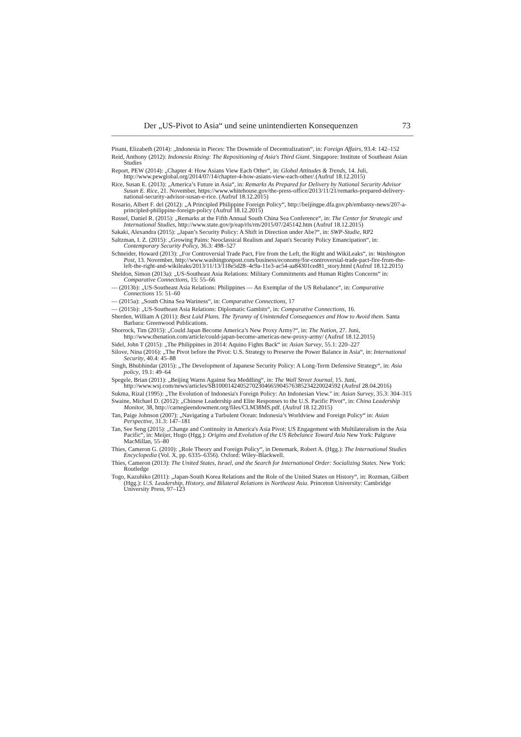Der „US-Pivot to Asia“ und seine unintendierten Konsequenzen 73
Pisani, Elizabeth (2014): „Indonesia in Pieces: The Downside of Decentralization“, in: Foreign Affairs, 93.4: 142–152
Reid, Anthony (2012): Indonesia Rising: The Repositioning of Asia's Third Giant. Singapore: Institute of Southeast Asian Studies
Report, PEW (2014): „Chapter 4: How Asians View Each Other“, in: Global Attitudes & Trends, 14. Juli, http://www.pewglobal.org/2014/07/14/chapter-4-how-asians-view-each-other/.(Aufruf 18.12.2015)
Rice, Susan E. (2013): „America’s Future in Asia“, in: Remarks As Prepared for Delivery by National Security Advisor Susan E. Rice, 21. November, https://www.whitehouse.gov/the-press-office/2013/11/21/remarks-prepared-delivery-national-security-advisor-susan-e-rice. (Aufruf 18.12.2015)
Rosario, Albert F. del (2012): „A Principled Philippine Foreign Policy“, http://beijingpe.dfa.gov.ph/embassy-news/207-a-principled-philippine-foreign-policy (Aufruf 18.12.2015)
Russel, Daniel R. (2015): „Remarks at the Fifth Annual South China Sea Conference“, in: The Center for Strategic and International Studies, http://www.state.gov/p/eap/rls/rm/2015/07/245142.htm (Aufruf 18.12.2015)
Sakaki, Alexandra (2015): „Japan’s Security Policy: A Shift in Direction under Abe?“, in: SWP-Studie, RP2
Saltzman, I. Z. (2015): „Growing Pains: Neoclassical Realism and Japan's Security Policy Emancipation“, in: Contemporary Security Policy, 36.3: 498–527
Schneider, Howard (2013): „For Controversial Trade Pact, Fire from the Left, the Right and WikiLeaks“, in: Washington Post, 13. November, http://www.washingtonpost.com/business/economy/for-controversial-trade-pact-fire-from-the-left-the-right-and-wikileaks/2013/11/13/118e5d28–4c9a-11e3-ac54-aa84301ced81_story.html (Aufruf 18.12.2015)
Sheldon, Simon (2013a): „US-Southeast Asia Relations: Military Commitments and Human Rights Concerns“ in: Comparative Connections, 15: 55–66
— (2013b): „US-Southeast Asia Relations: Philippines — An Exemplar of the US Rebalance“, in: Comparative Connections 15: 51–60
— (2015a): „South China Sea Wariness“, in: Comparative Connections, 17
— (2015b): „US-Southeast Asia Relations: Diplomatic Gambits“, in: Comparative Connections, 16.
Sherden, William A (2011): Best Laid Plans. The Tyranny of Unintended Consequences and How to Avoid them. Santa Barbara: Greenwood Publications.
Shorrock, Tim (2015): „Could Japan Become America’s New Proxy Army?“, in: The Nation, 27. Juni, http://www.thenation.com/article/could-japan-become-americas-new-proxy-army/ (Aufruf 18.12.2015)
Sidel, John T (2015): „The Philippines in 2014: Aquino Fights Back“ in: Asian Survey, 55.1: 220–227
Silove, Nina (2016): „The Pivot before the Pivot: U.S. Strategy to Preserve the Power Balance in Asia“, in: International Security, 40.4: 45–88
Singh, Bhubhindar (2015): „The Development of Japanese Security Policy: A Long-Term Defensive Strategy“, in: Asia policy, 19.1: 49–64
Spegele, Brian (2011): „Beijing Warns Against Sea Meddling“, in: The Wall Street Journal, 15. Juni, http://www.wsj.com/news/articles/SB10001424052702304665904576385234220024592 (Aufruf 28.04.2016)
Sukma, Rizal (1995): „The Evolution of Indonesia's Foreign Policy: An Indonesian View." in: Asian Survey, 35.3: 304–315
Swaine, Michael D. (2012): „Chinese Leadership and Elite Responses to the U.S. Pacific Pivot“, in: China Leadership Monitor, 38, http://carnegieendowment.org/files/CLM38MS.pdf. (Aufruf 18.12.2015)
Tan, Paige Johnson (2007): „Navigating a Turbulent Ocean: Indonesia’s Worldview and Foreign Policy“ in: Asian Perspective, 31.3: 147–181
Tan, See Seng (2015): „Change and Continuity in America's Asia Pivot: US Engagement with Multilateralism in the Asia Pacific“, in: Meijer, Hugo (Hgg.): Origins and Evolution of the US Rebelance Toward Asia New York: Palgrave MacMillan, 55–80
Thies, Cameron G. (2010): „Role Theory and Foreign Policy“, in Denemark, Robert A. (Hgg.): The International Studies Encyclopedia (Vol. X, pp. 6335–6356). Oxford: Wiley-Blackwell.
Thies, Cameron (2013): The United States, Israel, and the Search for International Order: Socializing States. New York: Routledge
Togo, Kazuhiko (2011): „Japan-South Korea Relations and the Role of the United States on History“, in: Rozman, Gilbert (Hgg.): U.S. Leadership, History, and Bilateral Relations in Northeast Asia. Princeton University: Cambridge University Press, 97–123